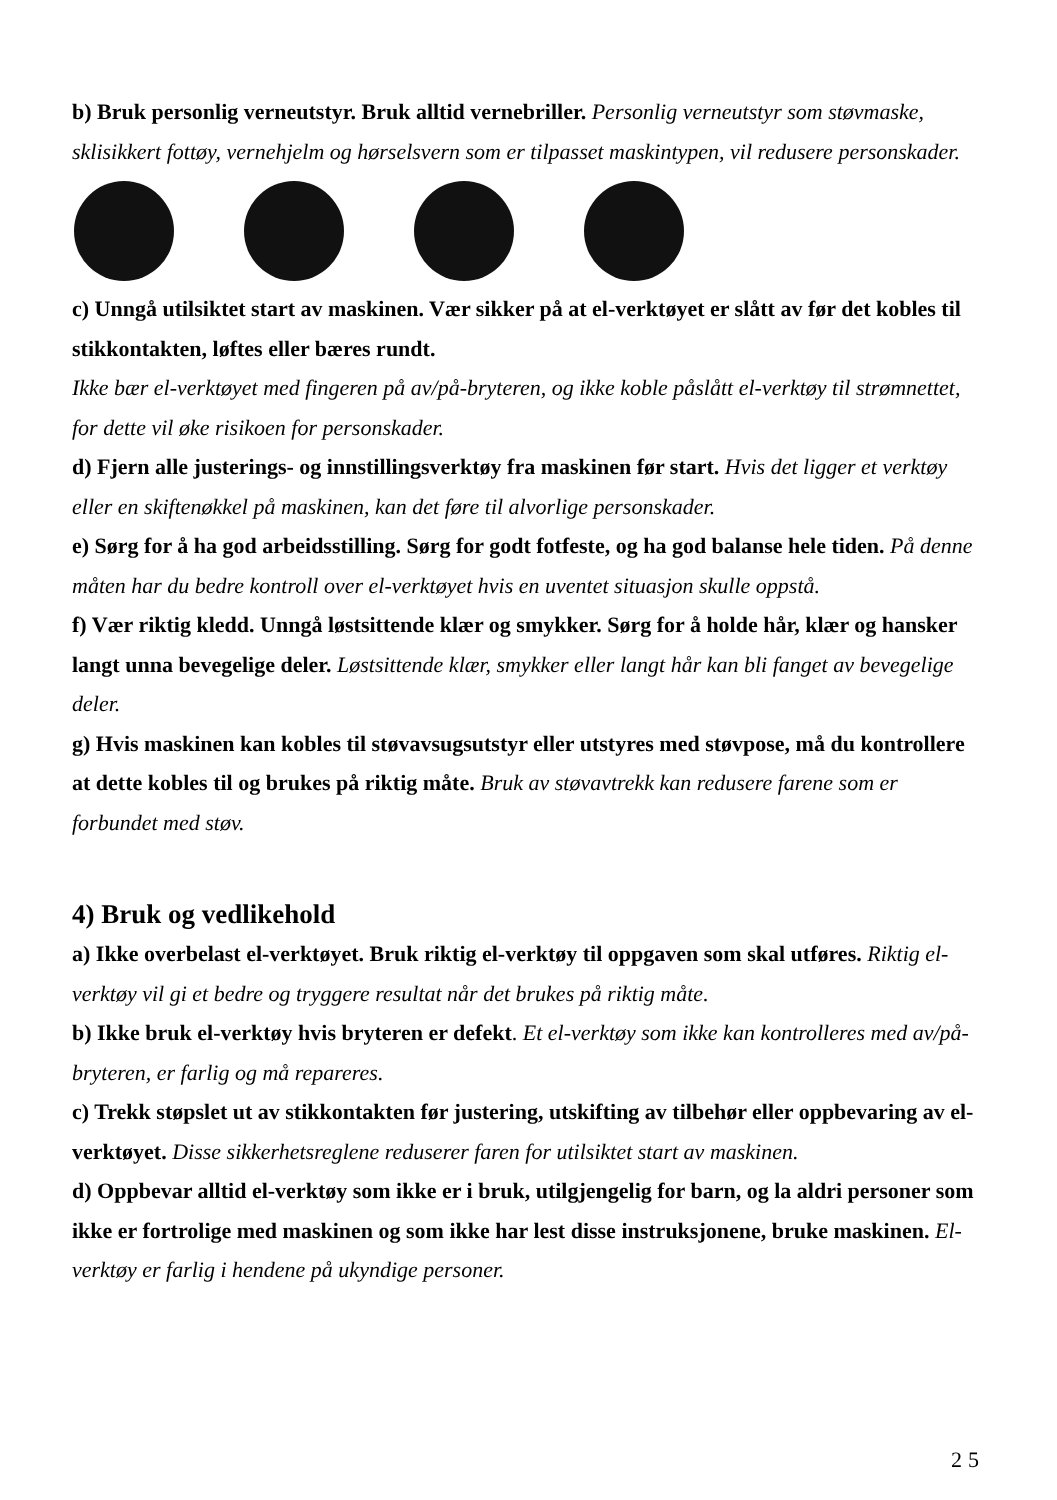b) Bruk personlig verneutstyr. Bruk alltid vernebriller. Personlig verneutstyr som støvmaske, sklisikkert fottøy, vernehjelm og hørselsvern som er tilpasset maskintypen, vil redusere personskader.
c) Unngå utilsiktet start av maskinen. Vær sikker på at el-verktøyet er slått av før det kobles til stikkontakten, løftes eller bæres rundt.
Ikke bær el-verktøyet med fingeren på av/på-bryteren, og ikke koble påslått el-verktøy til strømnettet, for dette vil øke risikoen for personskader.
d) Fjern alle justerings- og innstillingsverktøy fra maskinen før start. Hvis det ligger et verktøy eller en skiftenøkkel på maskinen, kan det føre til alvorlige personskader.
e) Sørg for å ha god arbeidsstilling. Sørg for godt fotfeste, og ha god balanse hele tiden. På denne måten har du bedre kontroll over el-verktøyet hvis en uventet situasjon skulle oppstå.
f) Vær riktig kledd. Unngå løstsittende klær og smykker. Sørg for å holde hår, klær og hansker langt unna bevegelige deler. Løstsittende klær, smykker eller langt hår kan bli fanget av bevegelige deler.
g) Hvis maskinen kan kobles til støvavsugsutstyr eller utstyres med støvpose, må du kontrollere at dette kobles til og brukes på riktig måte. Bruk av støvavtrekk kan redusere farene som er forbundet med støv.
4) Bruk og vedlikehold
a) Ikke overbelast el-verktøyet. Bruk riktig el-verktøy til oppgaven som skal utføres. Riktig el-verktøy vil gi et bedre og tryggere resultat når det brukes på riktig måte.
b) Ikke bruk el-verktøy hvis bryteren er defekt. Et el-verktøy som ikke kan kontrolleres med av/på-bryteren, er farlig og må repareres.
c) Trekk støpslet ut av stikkontakten før justering, utskifting av tilbehør eller oppbevaring av el-verktøyet. Disse sikkerhetsreglene reduserer faren for utilsiktet start av maskinen.
d) Oppbevar alltid el-verktøy som ikke er i bruk, utilgjengelig for barn, og la aldri personer som ikke er fortrolige med maskinen og som ikke har lest disse instruksjonene, bruke maskinen. El-verktøy er farlig i hendene på ukyndige personer.
25